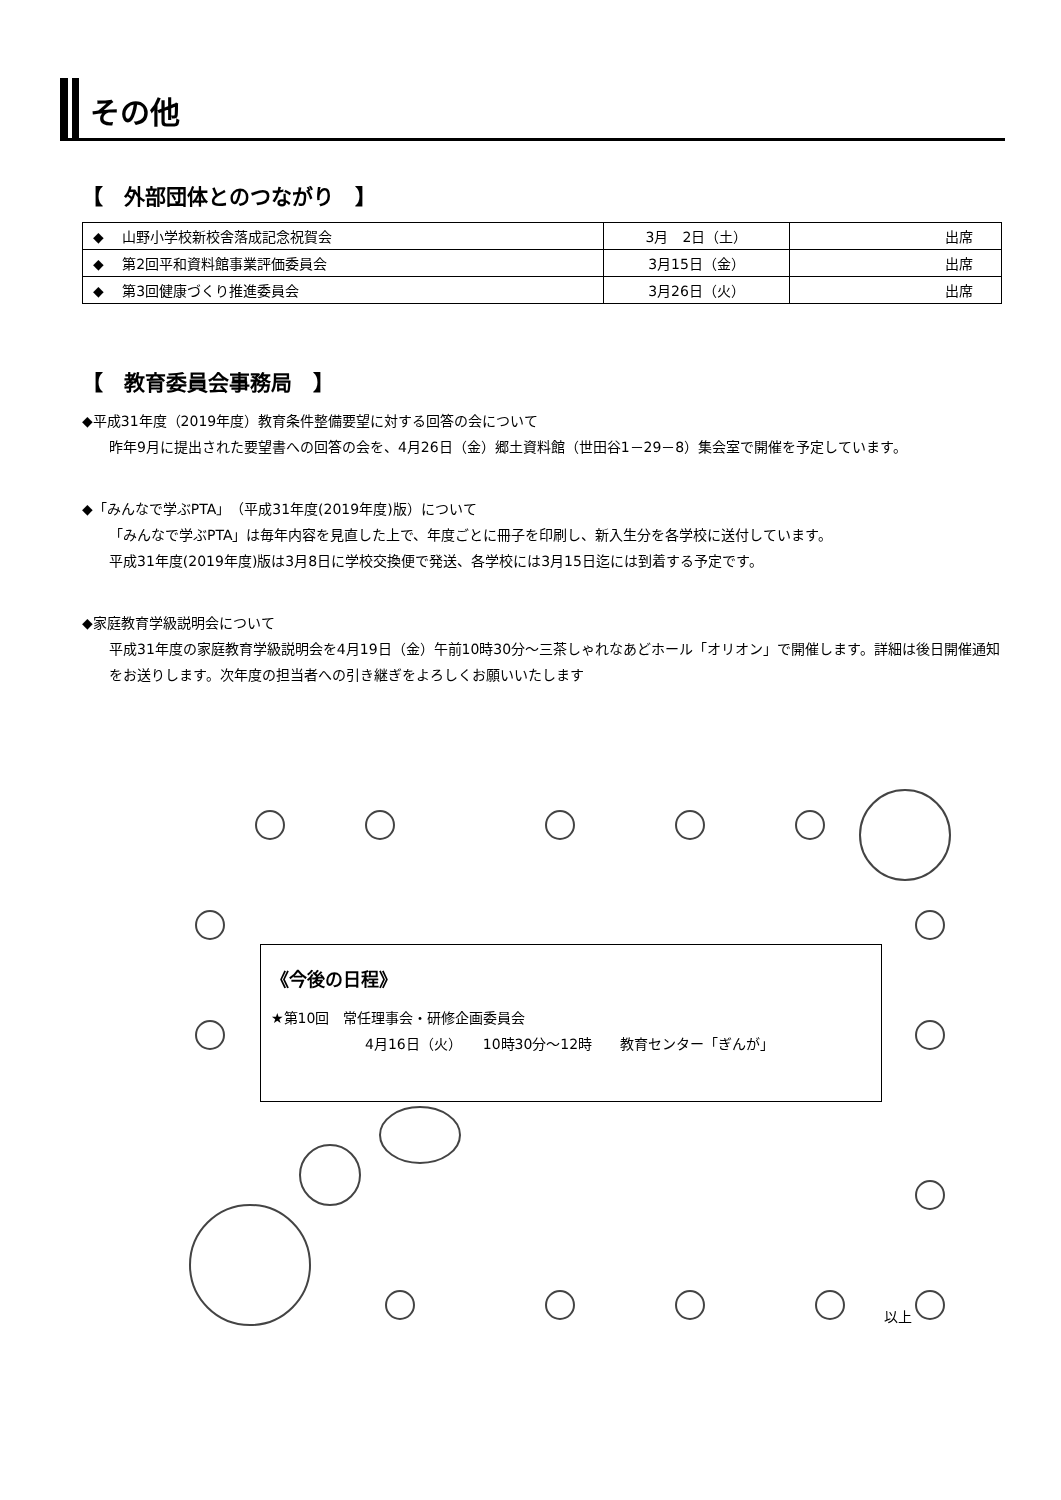その他
【　外部団体とのつながり　】
| ◆ 山野小学校新校舎落成記念祝賀会 | 3月 2日（土） | 出席 |
| ◆ 第2回平和資料館事業評価委員会 | 3月15日（金） | 出席 |
| ◆ 第3回健康づくり推進委員会 | 3月26日（火） | 出席 |
【　教育委員会事務局　】
◆平成31年度（2019年度）教育条件整備要望に対する回答の会について
昨年9月に提出された要望書への回答の会を、4月26日（金）郷土資料館（世田谷1－29－8）集会室で開催を予定しています。
◆「みんなで学ぶPTA」（平成31年度(2019年度)版）について
「みんなで学ぶPTA」は毎年内容を見直した上で、年度ごとに冊子を印刷し、新入生分を各学校に送付しています。
平成31年度(2019年度)版は3月8日に学校交換便で発送、各学校には3月15日迄には到着する予定です。
◆家庭教育学級説明会について
平成31年度の家庭教育学級説明会を4月19日（金）午前10時30分～三茶しゃれなあどホール「オリオン」で開催します。詳細は後日開催通知をお送りします。次年度の担当者への引き継ぎをよろしくお願いいたします
《今後の日程》
★第10回　常任理事会・研修企画委員会
4月16日（火）　　10時30分～12時　　教育センター「ぎんが」
以上